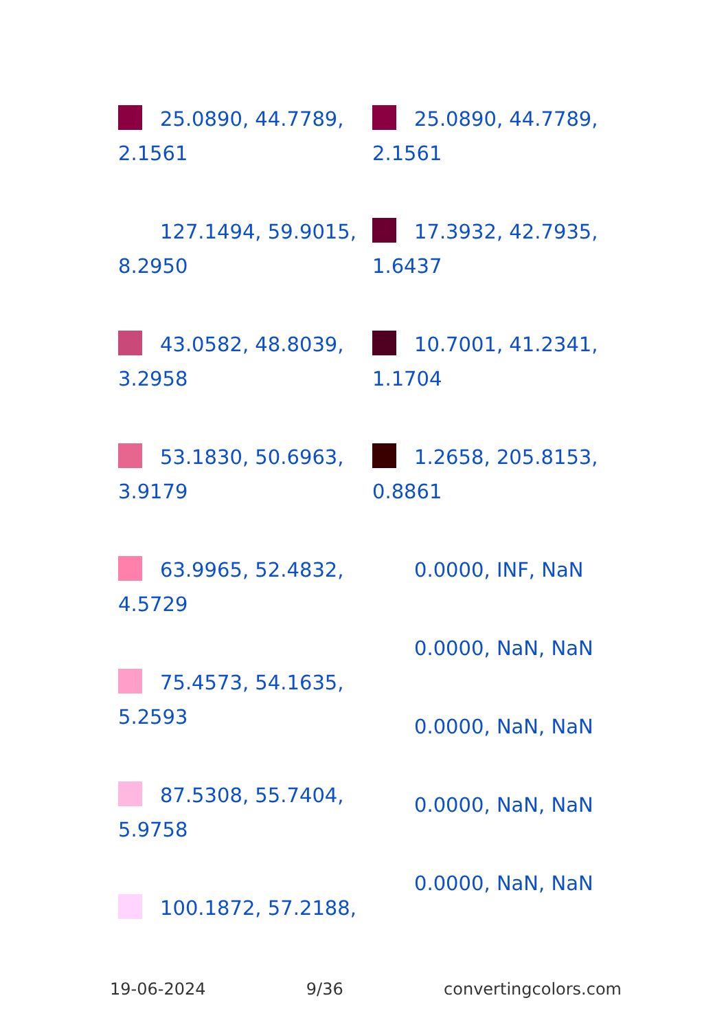25.0890, 44.7789, 2.1561
127.1494, 59.9015, 8.2950
43.0582, 48.8039, 3.2958
53.1830, 50.6963, 3.9179
63.9965, 52.4832, 4.5729
75.4573, 54.1635, 5.2593
87.5308, 55.7404, 5.9758
100.1872, 57.2188,
25.0890, 44.7789, 2.1561
17.3932, 42.7935, 1.6437
10.7001, 41.2341, 1.1704
1.2658, 205.8153, 0.8861
0.0000, INF, NaN
0.0000, NaN, NaN
0.0000, NaN, NaN
0.0000, NaN, NaN
0.0000, NaN, NaN
19-06-2024 9/36 convertingcolors.com